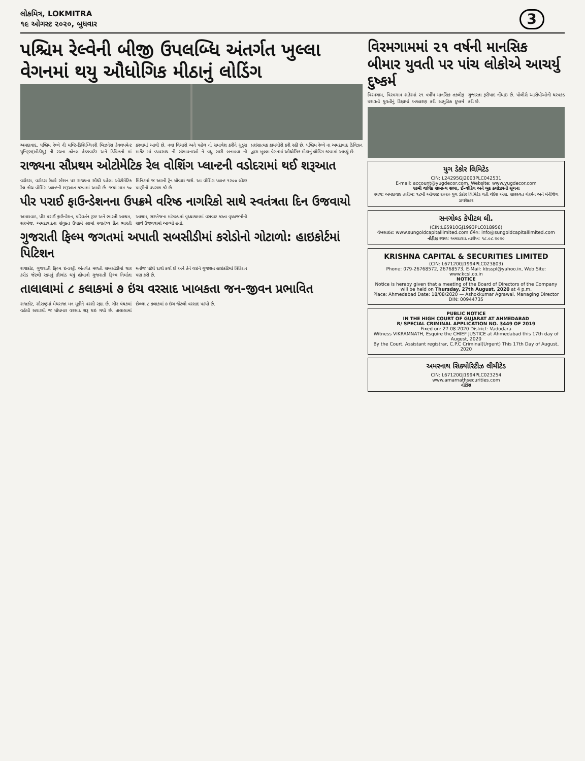લોકમિત્ર, LOKMITRA
૧૯ ઓગસ્ટ ૨૦૨૦, બુધવાર
3
પશ્ચિમ રેલ્વેની બીજી ઉપલબ્ધિ અંતર્ગત ખુલ્લા વેગનમાં થયુ ઔધોગિક મીઠાનું લોડિંગ
અમદાવાદ, પશ્ચિમ રેલ્વે ની મલ્ટિ-ડિસિપ્લિનરી બિઝનેસ ડેવલપમેન્ટ યુનિટ્સ(બીડીયુ) ની રચના ઝોનલ હેડક્વાર્ટર અને ડિવિઝનો માં કરવામાં આવી છે. નવા વિચારો અને પહેલ નો સમાવેશ કરીને ગ્રુડ્સ માર્કેટ માં વ્યવસાય ની સંભાવનાઓ ને વધુ સારી બનાવવા ની પ્રશંસાત્મક કામગીરી કરી રહી છે. પશ્ચિમ રેલ્વે ના અમદાવાદ ડિવિઝન દ્વારા ખુલ્લા વેગનમાં ઔધોગિક મીઠાનું લોડિંગ કરવામાં આવ્યું છે.
રાજ્યના સૌપ્રથમ ઓટોમેટિક રેલ વોશિંગ પ્લાન્ટની વડોદરામાં થઈ શરૂઆત
વડોદરા, વડોદરા રેલવે સ્ટેશન પર રાજ્યના સૌથી પહેલા ઓટોમેટિક રેલ કોચ વોશિંગ પ્લાન્ટની શરૂઆત કરવામાં આવી છે. જયાં માત્ર ૧૦ મિનિટમાં જ આખી ટ્રેન ધોવાઇ જશે. આ વોશિંગ પ્લાન્ટ ૧૨૦૦ લીટર પાણીનો વપરાશ કરે છે.
પીર પરાઈ ફાઉન્ડેશનના ઉપક્રમે વરિષ્ઠ નાગરિકો સાથે સ્વતંત્રતા દિન ઉજવાયો
અમદાવાદ, પીર પરાઈ ફાઉન્ડેશન, પરિવર્તન ટ્રસ્ટ અને ભારતી આશ્રમ, સરખેજ, અમદાવાદના સંયુક્ત ઉપક્રમે ૭૪માં સ્વાતંત્ર્ય દિન ભારતી આશ્રમ, સરખેજના માંગલ્યમાં વૃધ્ધાશ્રમમાં વસવાટ કરતા વૃધ્ધજનોની સાથે ઉજવવામાં આવ્યો હતો.
ગુજરાતી ફિલ્મ જગતમાં અપાતી સબસીડીમાં કરોડોનો ગોટાળો: હાઇકોર્ટમાં પિટિશન
રાજકોટ, ગુજરાતી ફિલ્મ ઇન્ડસ્ટ્રી અંતર્ગત મળતી સબસીડીમાં થાર કરોડ જેટલી રકમનું કૌભાંડ થયું હોવાનો ગુજરાતી ફિલ્મ નિર્માતા મનોજ પટેલે દાવો કર્યો છે અને તેને લઇને ગુજરાત હાઇકોર્ટમાં પિટિશન પણ કરી છે.
તાલાલામાં ૮ કલાકમાં ૭ ઇંચ વરસાદ ખાબકતા જન-જીવન પ્રભાવિત
રાજકોટ, સૌરાષ્ટ્રમાં મેઘરાજા મન મૂકીને વરસી રહ્યા છે. ગીર પંથકમાં વહેલી સવારથી જ ધોધમાર વરસાદ શરૂ થઇ ગયો છે. તાલાલામાં છેલ્લા ૮ કલાકમાં ૭ ઇંચ જેટલો વરસાદ પડ્યો છે.
વિરમગામમાં ૨૧ વર્ષની માનસિક બીમાર યુવતી પર પાંચ લોકોએ આચર્યુ દુષ્કર્મ
વિરમગામ, વિરમગામ શહેરમાં ૨૧ વર્ષીય માનસિક તકલીફ ધરાવતી યુવતીનું રિક્ષામાં અપહરણ કરી સામુહિક દુષ્કર્મ ગુજારતા ફરીયાદ નોંધાઇ છે. પોલીસે આરોપીઓની ધરપકડ કરી છે.
યુગ ડેકોર લિમિટેડ
CIN: L24295GJ2003PLC042531
E-mail: account@yugdecor.com, Website: www.yugdecor.com
૧૭મી વાર્ષિક સામાન્ય સભા, ઈ-વોટિંગ અને બુક ક્લોઝરની સૂચના
સ્થળ: અમદાવાદ તારીખ: ૧૮મી ઓગસ્ટ ૨૦૨૦ યુગ ડેકોર લિમિટેડ વતી ચંદેશ એસ. સારસ્વત ચેરમેન અને મેનેજિંગ ડાયરેક્ટર
સનગોલ્ડ કેપીટલ લી.
(CIN:L65910GJ1993PLC018956)
વેબસાઇટ: www.sungoldcapitallimited.com ઈમેલ: info@sungoldcapitallimited.com
નોટીસ સ્થળ: અમદાવાદ તારીખ: ૧૮.૦૮.૨૦૨૦
KRISHNA CAPITAL & SECURITIES LIMITED
(CIN: L67120GJ1994PLC023803)
Phone: 079-26768572, 26768573, E-Mail: kbsspl@yahoo.in, Web Site: www.kcsl.co.in
NOTICE
Notice is hereby given that a meeting of the Board of Directors of the Company will be held on Thursday, 27th August, 2020 at 4 p.m.
Place: Ahmedabad Date: 18/08/2020 — Ashokkumar Agrawal, Managing Director DIN: 00944735
PUBLIC NOTICE
IN THE HIGH COURT OF GUJARAT AT AHMEDABAD
R/ SPECIAL CRIMINAL APPLICATION NO. 3449 OF 2019
Fixed on: 27.08.2020 District: Vadodara
Witness VIKRAMNATH, Esquire the CHIEF JUSTICE at Ahmedabad this 17th day of August, 2020
By the Court, Assistant registrar, C.P.C Criminal(Urgent) This 17th Day of August, 2020
અમરનાથ સિક્યોરિટીઝ લીમીટેડ
CIN: L67120GJ1994PLC023254
www.amarnathsecurities.com
નોટીસ